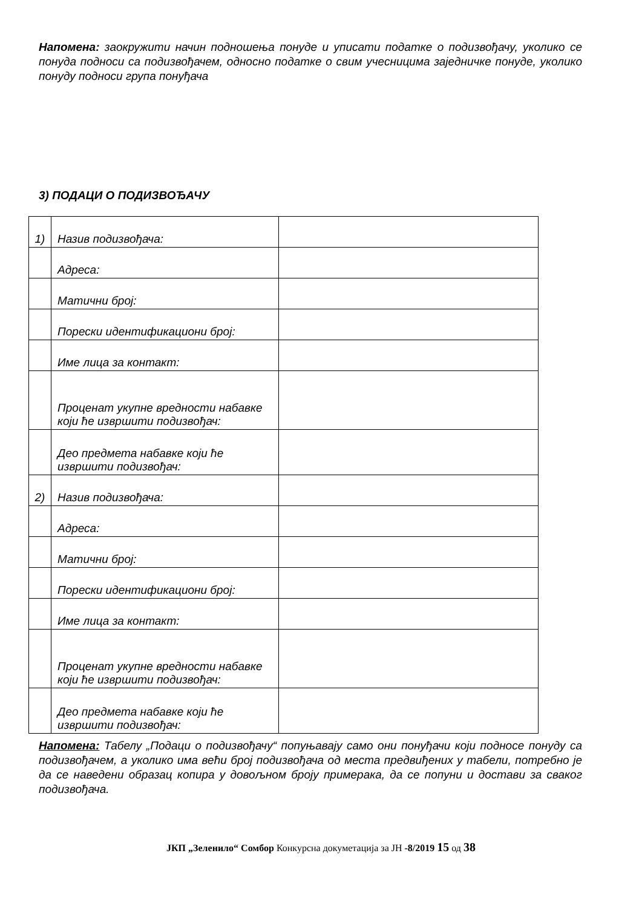Напомена: заокружити начин подношења понуде и уписати податке о подизвођачу, уколико се понуда подноси са подизвођачем, односно податке о свим учесницима заједничке понуде, уколико понуду подноси група понуђача
3) ПОДАЦИ О ПОДИЗВОЂАЧУ
| 1) | Назив подизвођача: | |
| | Адреса: | |
| | Матични број: | |
| | Порески идентификациони број: | |
| | Име лица за контакт: | |
| | Проценат укупне вредности набавке који ће извршити подизвођач: | |
| | Део предмета набавке који ће извршити подизвођач: | |
| 2) | Назив подизвођача: | |
| | Адреса: | |
| | Матични број: | |
| | Порески идентификациони број: | |
| | Име лица за контакт: | |
| | Проценат укупне вредности набавке који ће извршити подизвођач: | |
| | Део предмета набавке који ће извршити подизвођач: | |
Напомена: Табелу „Подаци о подизвођачу“ попуњавају само они понуђачи који подносе понуду са подизвођачем, а уколико има већи број подизвођача од места предвиђених у табели, потребно је да се наведени образац копира у довољном броју примерака, да се попуни и достави за сваког подизвођача.
ЈКП „Зеленило“ Сомбор Конкурсна докуметација за ЈН -8/2019 15 од 38